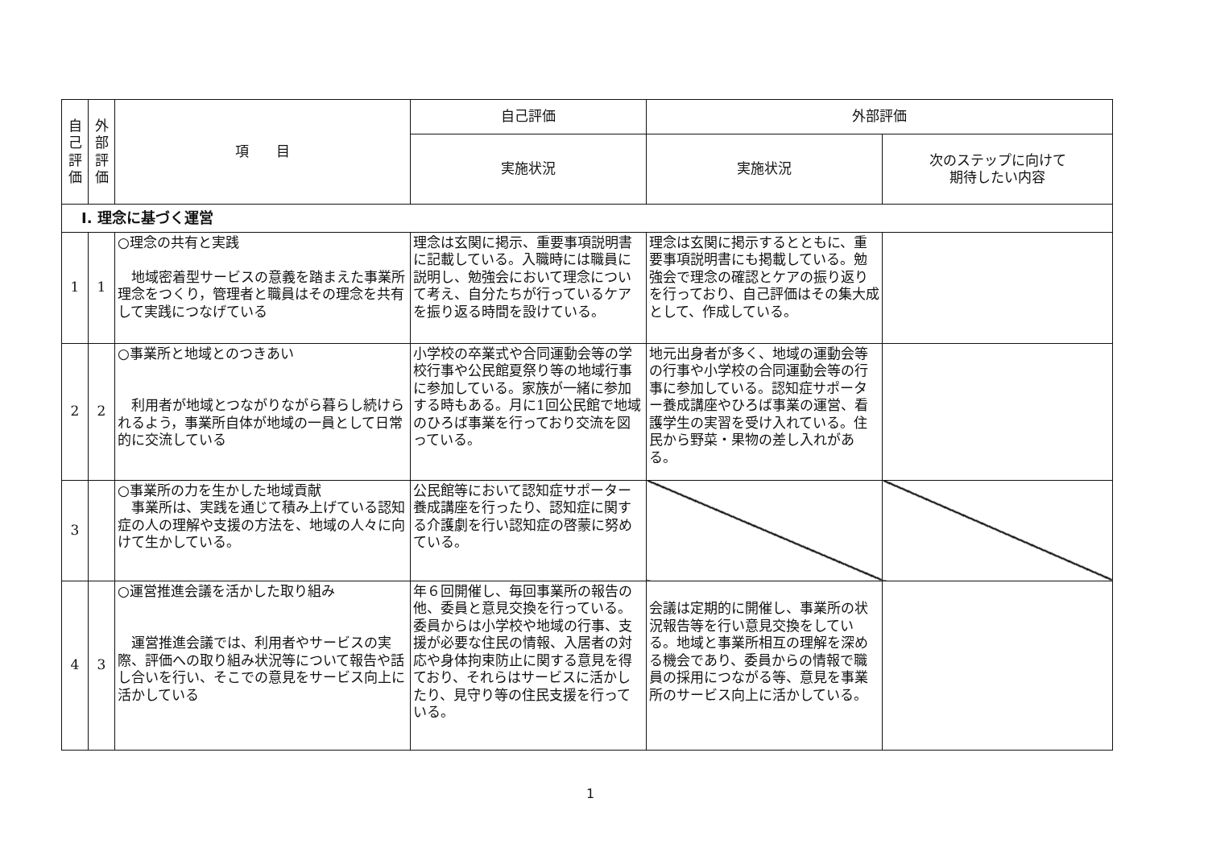| 自 己 評 価 | 外 部 評 価 | 項 目 | 自己評価 | 外部評価 | |
| --- | --- | --- | --- | --- | --- |
| | | | 実施状況 | 実施状況 | 次のステップに向けて 期待したい内容 |
| Ⅰ. 理念に基づく運営 | | | | | |
| 1 | 1 | ○理念の共有と実践 地域密着型サービスの意義を踏まえた事業所理念をつくり，管理者と職員はその理念を共有して実践につなげている | 理念は玄関に掲示、重要事項説明書に記載している。入職時には職員に説明し、勉強会において理念について考え、自分たちが行っているケアを振り返る時間を設けている。 | 理念は玄関に掲示するとともに、重要事項説明書にも掲載している。勉強会で理念の確認とケアの振り返りを行っており、自己評価はその集大成として、作成している。 | |
| 2 | 2 | ○事業所と地域とのつきあい 利用者が地域とつながりながら暮らし続けられるよう，事業所自体が地域の一員として日常的に交流している | 小学校の卒業式や合同運動会等の学校行事や公民館夏祭り等の地域行事に参加している。家族が一緒に参加する時もある。月に1回公民館で地域のひろば事業を行っており交流を図っている。 | 地元出身者が多く、地域の運動会等の行事や小学校の合同運動会等の行事に参加している。認知症サポーター養成講座やひろば事業の運営、看護学生の実習を受け入れている。住民から野菜・果物の差し入れがある。 | |
| 3 | | ○事業所の力を生かした地域貢献 事業所は、実践を通じて積み上げている認知症の人の理解や支援の方法を、地域の人々に向けて生かしている。 | 公民館等において認知症サポーター養成講座を行ったり、認知症に関する介護劇を行い認知症の啓蒙に努めている。 | | |
| 4 | 3 | ○運営推進会議を活かした取り組み 運営推進会議では、利用者やサービスの実際、評価への取り組み状況等について報告や話し合いを行い、そこでの意見をサービス向上に活かしている | 年６回開催し、毎回事業所の報告の他、委員と意見交換を行っている。委員からは小学校や地域の行事、支援が必要な住民の情報、入居者の対応や身体拘束防止に関する意見を得ており、それらはサービスに活かしたり、見守り等の住民支援を行っている。 | 会議は定期的に開催し、事業所の状況報告等を行い意見交換をしている。地域と事業所相互の理解を深める機会であり、委員からの情報で職員の採用につながる等、意見を事業所のサービス向上に活かしている。 | |
1